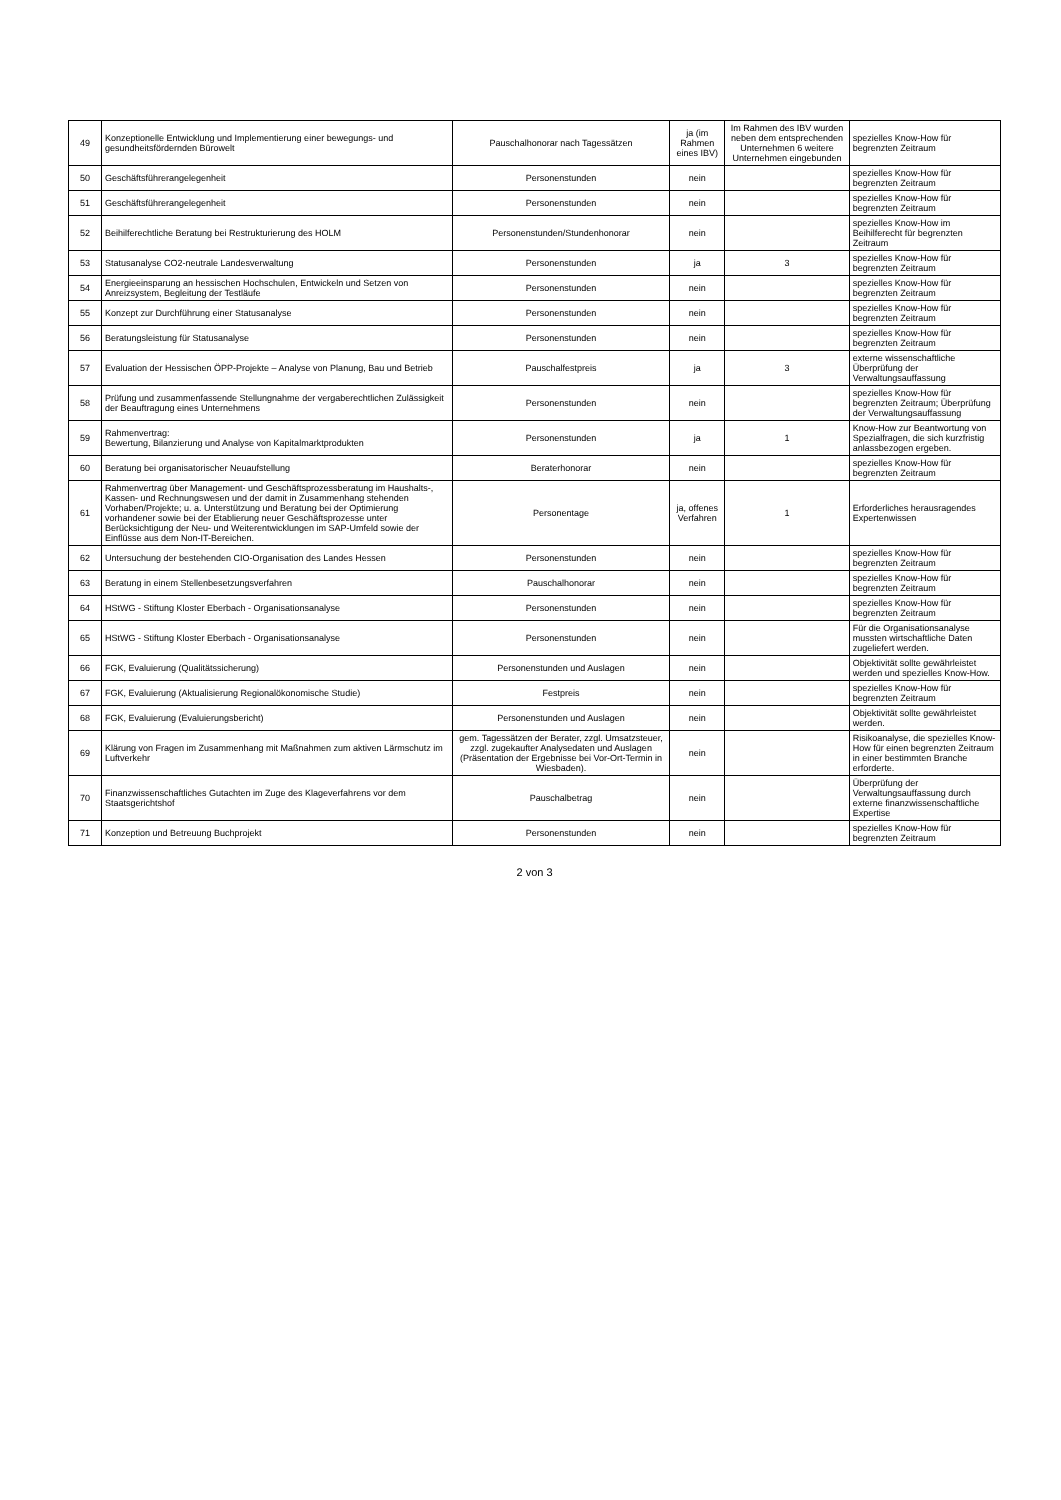| 49 | Konzeptionelle Entwicklung und Implementierung einer bewegungs- und gesundheitsfördernden Bürowelt | Pauschalhonorar nach Tagessätzen | ja (im Rahmen eines IBV) | Im Rahmen des IBV wurden neben dem entsprechenden Unternehmen 6 weitere Unternehmen eingebunden | spezielles Know-How für begrenzten Zeitraum |
| 50 | Geschäftsführerangelegenheit | Personenstunden | nein | | spezielles Know-How für begrenzten Zeitraum |
| 51 | Geschäftsführerangelegenheit | Personenstunden | nein | | spezielles Know-How für begrenzten Zeitraum |
| 52 | Beihilferechtliche Beratung bei Restrukturierung des HOLM | Personenstunden/Stundenhonorar | nein | | spezielles Know-How im Beihilferecht für begrenzten Zeitraum |
| 53 | Statusanalyse CO2-neutrale Landesverwaltung | Personenstunden | ja | 3 | spezielles Know-How für begrenzten Zeitraum |
| 54 | Energieeinsparung an hessischen Hochschulen, Entwickeln und Setzen von Anreizsystem, Begleitung der Testläufe | Personenstunden | nein | | spezielles Know-How für begrenzten Zeitraum |
| 55 | Konzept zur Durchführung einer Statusanalyse | Personenstunden | nein | | spezielles Know-How für begrenzten Zeitraum |
| 56 | Beratungsleistung für Statusanalyse | Personenstunden | nein | | spezielles Know-How für begrenzten Zeitraum |
| 57 | Evaluation der Hessischen ÖPP-Projekte – Analyse von Planung, Bau und Betrieb | Pauschalfestpreis | ja | 3 | externe wissenschaftliche Überprüfung der Verwaltungsauffassung |
| 58 | Prüfung und zusammenfassende Stellungnahme der vergaberechtlichen Zulässigkeit der Beauftragung eines Unternehmens | Personenstunden | nein | | spezielles Know-How für begrenzten Zeitraum; Überprüfung der Verwaltungsauffassung |
| 59 | Rahmenvertrag: Bewertung, Bilanzierung und Analyse von Kapitalmarktprodukten | Personenstunden | ja | 1 | Know-How zur Beantwortung von Spezialfragen, die sich kurzfristig anlassbezogen ergeben. |
| 60 | Beratung bei organisatorischer Neuaufstellung | Beraterhonorar | nein | | spezielles Know-How für begrenzten Zeitraum |
| 61 | Rahmenvertrag über Management- und Geschäftsprozessberatung im Haushalts-, Kassen- und Rechnungswesen und der damit in Zusammenhang stehenden Vorhaben/Projekte; u. a. Unterstützung und Beratung bei der Optimierung vorhandener sowie bei der Etablierung neuer Geschäftsprozesse unter Berücksichtigung der Neu- und Weiterentwicklungen im SAP-Umfeld sowie der Einflüsse aus dem Non-IT-Bereichen. | Personentage | ja, offenes Verfahren | 1 | Erforderliches herausragendes Expertenwissen |
| 62 | Untersuchung der bestehenden CIO-Organisation des Landes Hessen | Personenstunden | nein | | spezielles Know-How für begrenzten Zeitraum |
| 63 | Beratung in einem Stellenbesetzungsverfahren | Pauschalhonorar | nein | | spezielles Know-How für begrenzten Zeitraum |
| 64 | HStWG - Stiftung Kloster Eberbach - Organisationsanalyse | Personenstunden | nein | | spezielles Know-How für begrenzten Zeitraum |
| 65 | HStWG - Stiftung Kloster Eberbach - Organisationsanalyse | Personenstunden | nein | | Für die Organisationsanalyse mussten wirtschaftliche Daten zugeliefert werden. |
| 66 | FGK, Evaluierung (Qualitätssicherung) | Personenstunden und Auslagen | nein | | Objektivität sollte gewährleistet werden und spezielles Know-How. |
| 67 | FGK, Evaluierung (Aktualisierung Regionalökonomische Studie) | Festpreis | nein | | spezielles Know-How für begrenzten Zeitraum |
| 68 | FGK, Evaluierung (Evaluierungsbericht) | Personenstunden und Auslagen | nein | | Objektivität sollte gewährleistet werden. |
| 69 | Klärung von Fragen im Zusammenhang mit Maßnahmen zum aktiven Lärmschutz im Luftverkehr | gem. Tagessätzen der Berater, zzgl. Umsatzsteuer, zzgl. zugekaufter Analysedaten und Auslagen (Präsentation der Ergebnisse bei Vor-Ort-Termin in Wiesbaden). | nein | | Risikoanalyse, die spezielles Know-How für einen begrenzten Zeitraum in einer bestimmten Branche erforderte. |
| 70 | Finanzwissenschaftliches Gutachten im Zuge des Klageverfahrens vor dem Staatsgerichtshof | Pauschalbetrag | nein | | Überprüfung der Verwaltungsauffassung durch externe finanzwissenschaftliche Expertise |
| 71 | Konzeption und Betreuung Buchprojekt | Personenstunden | nein | | spezielles Know-How für begrenzten Zeitraum |
2 von 3